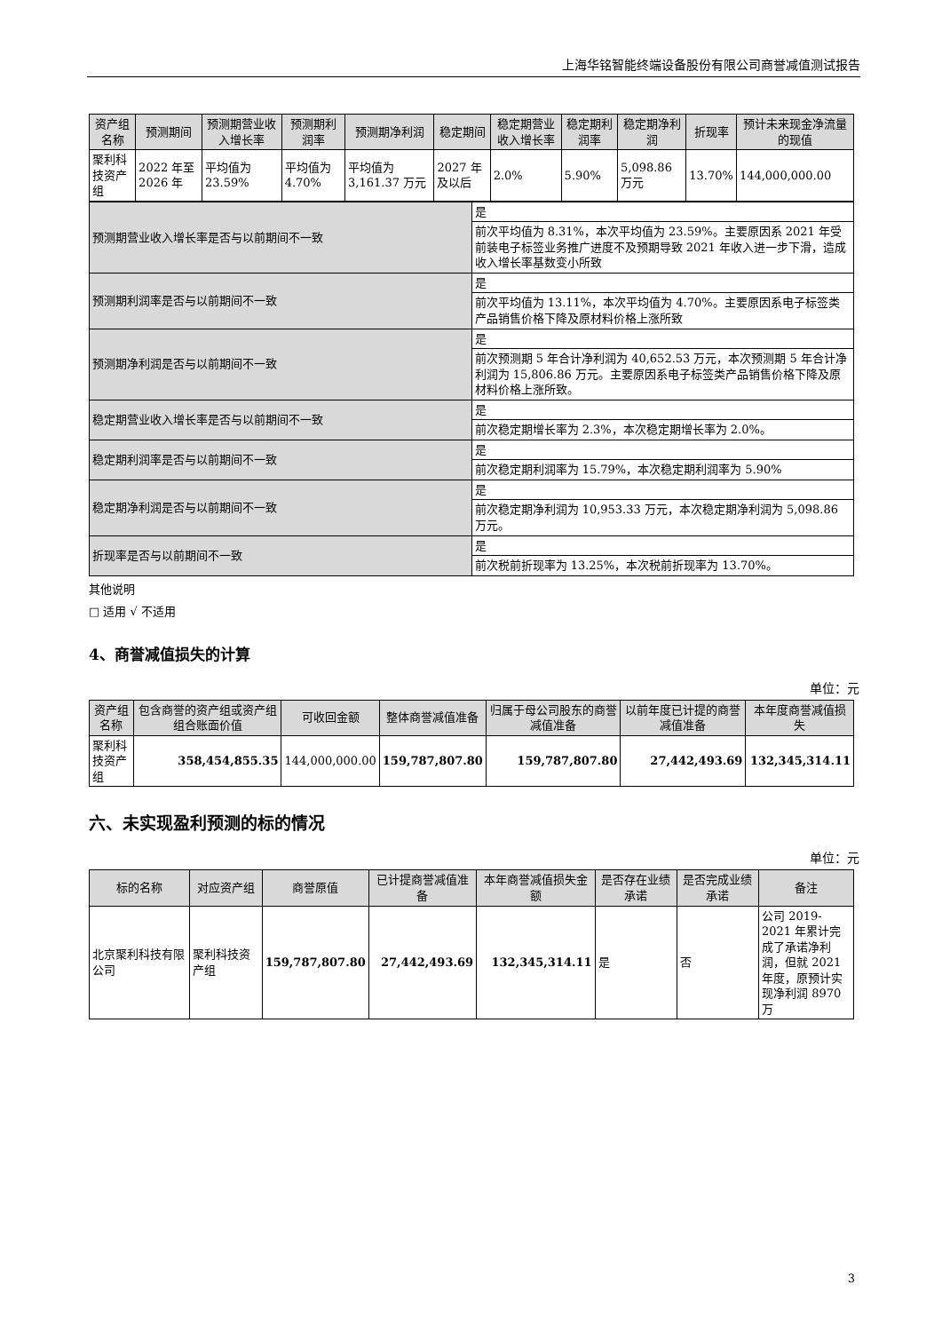上海华铭智能终端设备股份有限公司商誉减值测试报告
| 资产组名称 | 预测期间 | 预测期营业收入增长率 | 预测期利润率 | 预测期净利润 | 稳定期间 | 稳定期营业收入增长率 | 稳定期利润率 | 稳定期净利润 | 折现率 | 预计未来现金净流量的现值 |
| --- | --- | --- | --- | --- | --- | --- | --- | --- | --- | --- |
| 聚利科技资产组 | 2022 年至 2026 年 | 平均值为 23.59% | 平均值为 4.70% | 平均值为 3,161.37 万元 | 2027 年及以后 | 2.0% | 5.90% | 5,098.86 万元 | 13.70% | 144,000,000.00 |
| 预测期营业收入增长率是否与以前期间不一致 | 是 |
| | 前次平均值为 8.31%，本次平均值为 23.59%。主要原因系 2021 年受前装电子标签业务推广进度不及预期导致 2021 年收入进一步下滑，造成收入增长率基数变小所致 |
| 预测期利润率是否与以前期间不一致 | 是 |
| | 前次平均值为 13.11%，本次平均值为 4.70%。主要原因系电子标签类产品销售价格下降及原材料价格上涨所致 |
| 预测期净利润是否与以前期间不一致 | 是 |
| | 前次预测期 5 年合计净利润为 40,652.53 万元，本次预测期 5 年合计净利润为 15,806.86 万元。主要原因系电子标签类产品销售价格下降及原材料价格上涨所致。 |
| 稳定期营业收入增长率是否与以前期间不一致 | 是 |
| | 前次稳定期增长率为 2.3%，本次稳定期增长率为 2.0%。 |
| 稳定期利润率是否与以前期间不一致 | 是 |
| | 前次稳定期利润率为 15.79%，本次稳定期利润率为 5.90% |
| 稳定期净利润是否与以前期间不一致 | 是 |
| | 前次稳定期净利润为 10,953.33 万元，本次稳定期净利润为 5,098.86 万元。 |
| 折现率是否与以前期间不一致 | 是 |
| | 前次税前折现率为 13.25%，本次税前折现率为 13.70%。 |
其他说明
□ 适用 √ 不适用
4、商誉减值损失的计算
单位：元
| 资产组名称 | 包含商誉的资产组或资产组组合账面价值 | 可收回金额 | 整体商誉减值准备 | 归属于母公司股东的商誉减值准备 | 以前年度已计提的商誉减值准备 | 本年度商誉减值损失 |
| --- | --- | --- | --- | --- | --- | --- |
| 聚利科技资产组 | 358,454,855.35 | 144,000,000.00 | 159,787,807.80 | 159,787,807.80 | 27,442,493.69 | 132,345,314.11 |
六、未实现盈利预测的标的情况
单位：元
| 标的名称 | 对应资产组 | 商誉原值 | 已计提商誉减值准备 | 本年商誉减值损失金额 | 是否存在业绩承诺 | 是否完成业绩承诺 | 备注 |
| --- | --- | --- | --- | --- | --- | --- | --- |
| 北京聚利科技有限公司 | 聚利科技资产组 | 159,787,807.80 | 27,442,493.69 | 132,345,314.11 | 是 | 否 | 公司 2019-2021 年累计完成了承诺净利润，但就 2021 年度，原预计实现净利润 8970 万 |
3